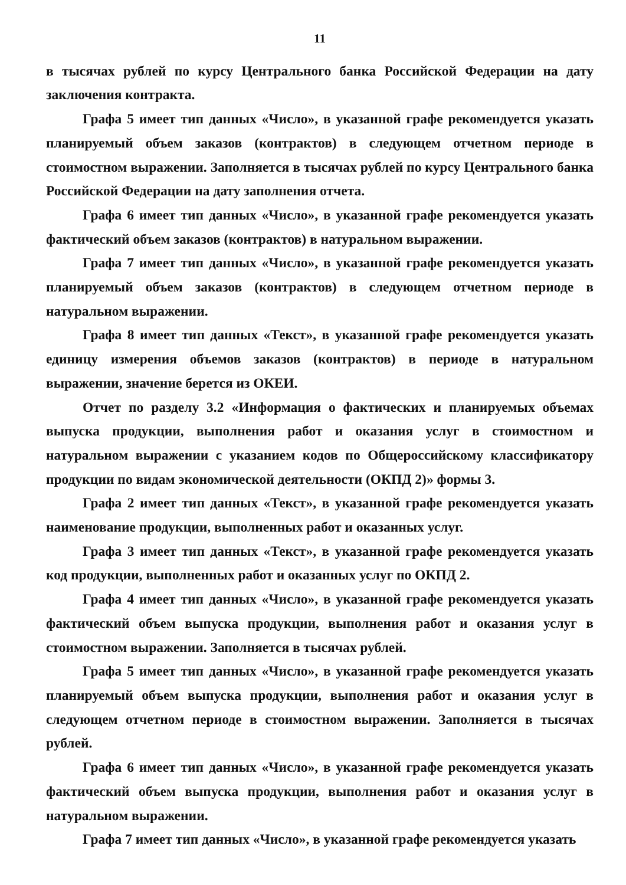11
в тысячах рублей по курсу Центрального банка Российской Федерации на дату заключения контракта.
Графа 5 имеет тип данных «Число», в указанной графе рекомендуется указать планируемый объем заказов (контрактов) в следующем отчетном периоде в стоимостном выражении. Заполняется в тысячах рублей по курсу Центрального банка Российской Федерации на дату заполнения отчета.
Графа 6 имеет тип данных «Число», в указанной графе рекомендуется указать фактический объем заказов (контрактов) в натуральном выражении.
Графа 7 имеет тип данных «Число», в указанной графе рекомендуется указать планируемый объем заказов (контрактов) в следующем отчетном периоде в натуральном выражении.
Графа 8 имеет тип данных «Текст», в указанной графе рекомендуется указать единицу измерения объемов заказов (контрактов) в периоде в натуральном выражении, значение берется из ОКЕИ.
Отчет по разделу 3.2 «Информация о фактических и планируемых объемах выпуска продукции, выполнения работ и оказания услуг в стоимостном и натуральном выражении с указанием кодов по Общероссийскому классификатору продукции по видам экономической деятельности (ОКПД 2)» формы 3.
Графа 2 имеет тип данных «Текст», в указанной графе рекомендуется указать наименование продукции, выполненных работ и оказанных услуг.
Графа 3 имеет тип данных «Текст», в указанной графе рекомендуется указать код продукции, выполненных работ и оказанных услуг по ОКПД 2.
Графа 4 имеет тип данных «Число», в указанной графе рекомендуется указать фактический объем выпуска продукции, выполнения работ и оказания услуг в стоимостном выражении. Заполняется в тысячах рублей.
Графа 5 имеет тип данных «Число», в указанной графе рекомендуется указать планируемый объем выпуска продукции, выполнения работ и оказания услуг в следующем отчетном периоде в стоимостном выражении. Заполняется в тысячах рублей.
Графа 6 имеет тип данных «Число», в указанной графе рекомендуется указать фактический объем выпуска продукции, выполнения работ и оказания услуг в натуральном выражении.
Графа 7 имеет тип данных «Число», в указанной графе рекомендуется указать